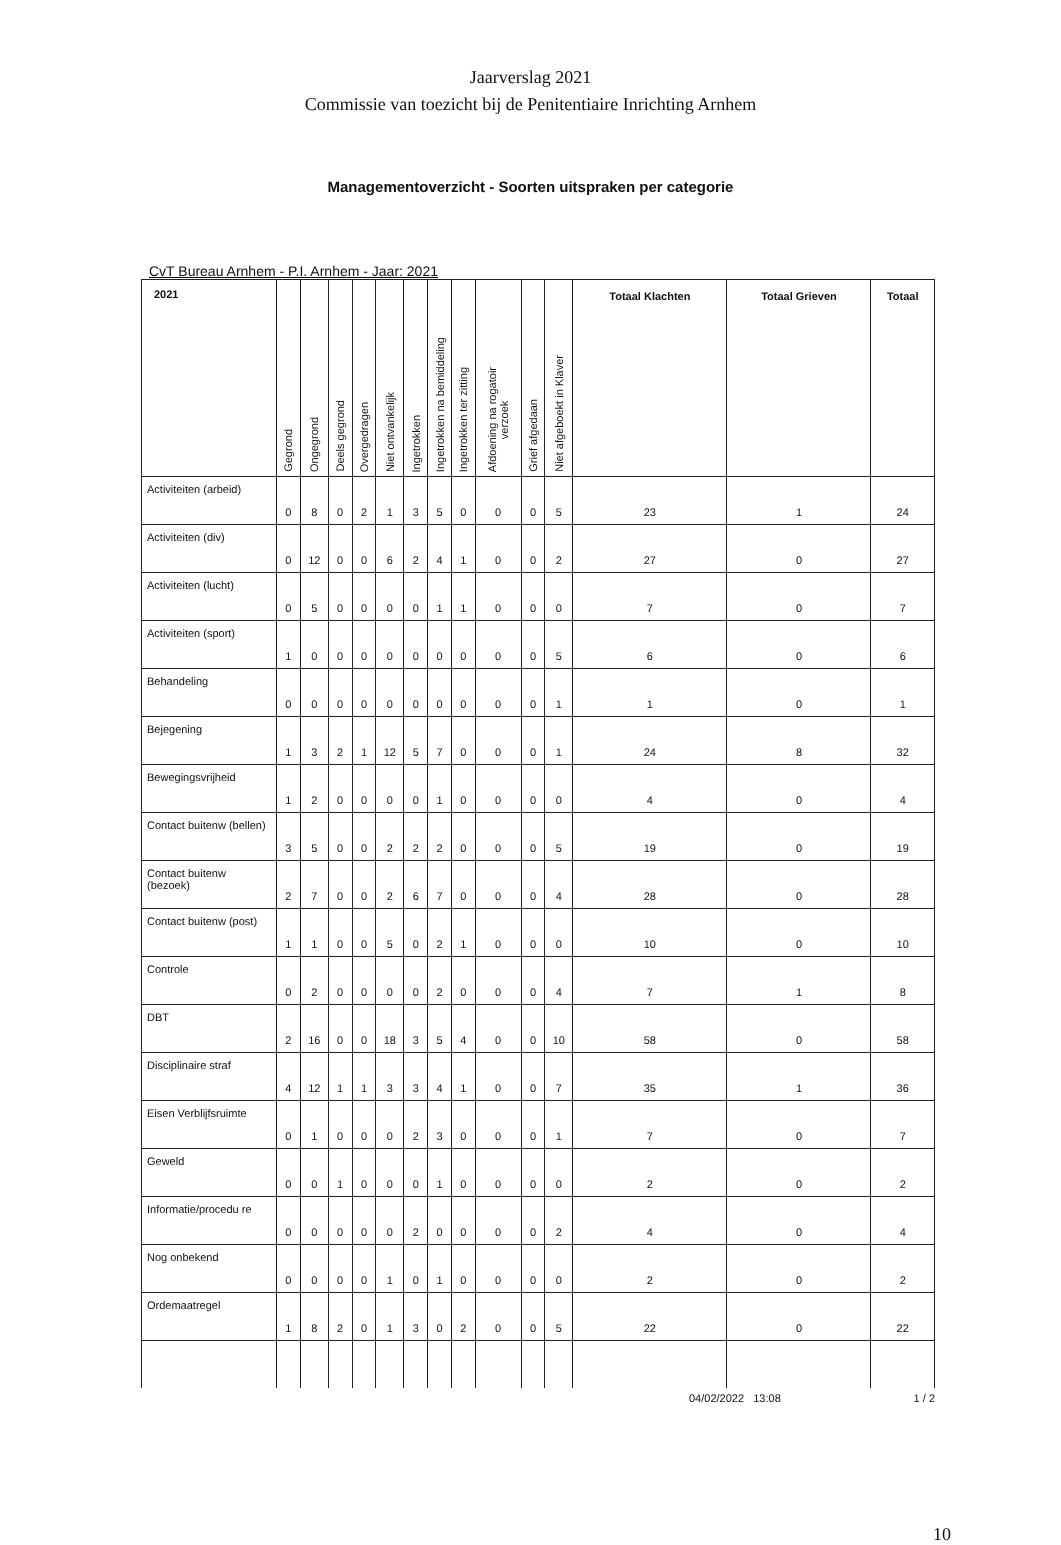Jaarverslag 2021
Commissie van toezicht bij de Penitentiaire Inrichting Arnhem
Managementoverzicht - Soorten uitspraken per categorie
CvT Bureau Arnhem - P.I. Arnhem - Jaar: 2021
| 2021 | Gegrond | Ongegrond | Deels gegrond | Overgedragen | Niet ontvankelijk | Ingetrokken | Ingetrokken na bemiddeling | Ingetrokken ter zitting | Afdoening na rogatoir verzoek | Grief afgedaan | Niet afgeboekt in Klaver | Totaal Klachten | Totaal Grieven | Totaal |
| --- | --- | --- | --- | --- | --- | --- | --- | --- | --- | --- | --- | --- | --- | --- |
| Activiteiten (arbeid) | 0 | 8 | 0 | 2 | 1 | 3 | 5 | 0 | 0 | 0 | 5 | 23 | 1 | 24 |
| Activiteiten (div) | 0 | 12 | 0 | 0 | 6 | 2 | 4 | 1 | 0 | 0 | 2 | 27 | 0 | 27 |
| Activiteiten (lucht) | 0 | 5 | 0 | 0 | 0 | 0 | 1 | 1 | 0 | 0 | 0 | 7 | 0 | 7 |
| Activiteiten (sport) | 1 | 0 | 0 | 0 | 0 | 0 | 0 | 0 | 0 | 0 | 5 | 6 | 0 | 6 |
| Behandeling | 0 | 0 | 0 | 0 | 0 | 0 | 0 | 0 | 0 | 0 | 1 | 1 | 0 | 1 |
| Bejegening | 1 | 3 | 2 | 1 | 12 | 5 | 7 | 0 | 0 | 0 | 1 | 24 | 8 | 32 |
| Bewegingsvrijheid | 1 | 2 | 0 | 0 | 0 | 0 | 1 | 0 | 0 | 0 | 0 | 4 | 0 | 4 |
| Contact buitenw (bellen) | 3 | 5 | 0 | 0 | 2 | 2 | 2 | 0 | 0 | 0 | 5 | 19 | 0 | 19 |
| Contact buitenw (bezoek) | 2 | 7 | 0 | 0 | 2 | 6 | 7 | 0 | 0 | 0 | 4 | 28 | 0 | 28 |
| Contact buitenw (post) | 1 | 1 | 0 | 0 | 5 | 0 | 2 | 1 | 0 | 0 | 0 | 10 | 0 | 10 |
| Controle | 0 | 2 | 0 | 0 | 0 | 0 | 2 | 0 | 0 | 0 | 4 | 7 | 1 | 8 |
| DBT | 2 | 16 | 0 | 0 | 18 | 3 | 5 | 4 | 0 | 0 | 10 | 58 | 0 | 58 |
| Disciplinaire straf | 4 | 12 | 1 | 1 | 3 | 3 | 4 | 1 | 0 | 0 | 7 | 35 | 1 | 36 |
| Eisen Verblijfsruimte | 0 | 1 | 0 | 0 | 0 | 2 | 3 | 0 | 0 | 0 | 1 | 7 | 0 | 7 |
| Geweld | 0 | 0 | 1 | 0 | 0 | 0 | 1 | 0 | 0 | 0 | 0 | 2 | 0 | 2 |
| Informatie/procedu re | 0 | 0 | 0 | 0 | 0 | 2 | 0 | 0 | 0 | 0 | 2 | 4 | 0 | 4 |
| Nog onbekend | 0 | 0 | 0 | 0 | 1 | 0 | 1 | 0 | 0 | 0 | 0 | 2 | 0 | 2 |
| Ordemaatregel | 1 | 8 | 2 | 0 | 1 | 3 | 0 | 2 | 0 | 0 | 5 | 22 | 0 | 22 |
04/02/2022 13:08 1 / 2
10